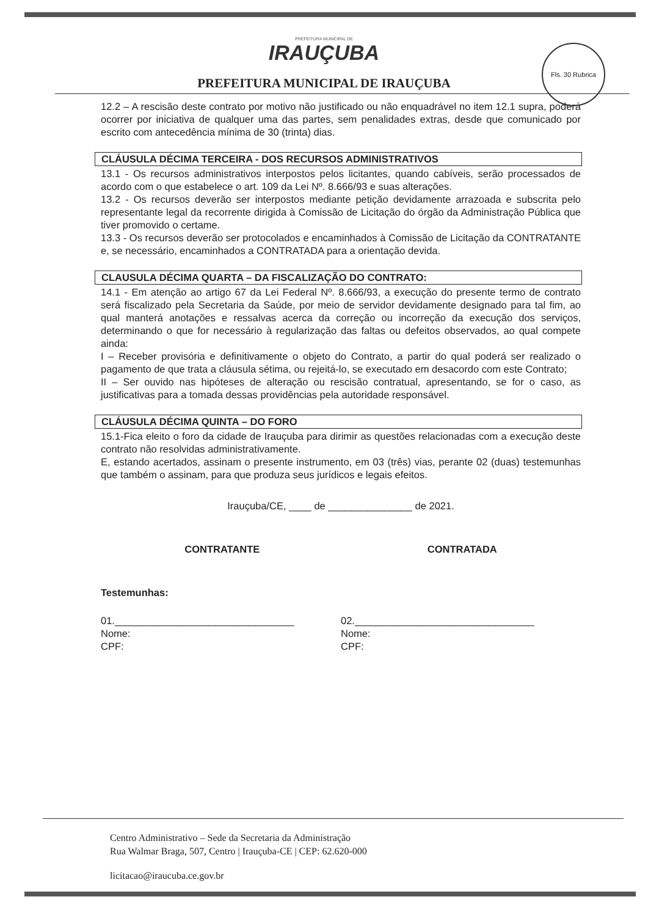Fls. 30 Rubrica
PREFEITURA MUNICIPAL DE
IRAUÇUBA
PREFEITURA MUNICIPAL DE IRAUÇUBA
12.2 – A rescisão deste contrato por motivo não justificado ou não enquadrável no item 12.1 supra, poderá ocorrer por iniciativa de qualquer uma das partes, sem penalidades extras, desde que comunicado por escrito com antecedência mínima de 30 (trinta) dias.
CLÁUSULA DÉCIMA TERCEIRA - DOS RECURSOS ADMINISTRATIVOS
13.1 - Os recursos administrativos interpostos pelos licitantes, quando cabíveis, serão processados de acordo com o que estabelece o art. 109 da Lei Nº. 8.666/93 e suas alterações.
13.2 - Os recursos deverão ser interpostos mediante petição devidamente arrazoada e subscrita pelo representante legal da recorrente dirigida à Comissão de Licitação do órgão da Administração Pública que tiver promovido o certame.
13.3 - Os recursos deverão ser protocolados e encaminhados à Comissão de Licitação da CONTRATANTE e, se necessário, encaminhados a CONTRATADA para a orientação devida.
CLAUSULA DÉCIMA QUARTA – DA FISCALIZAÇÃO DO CONTRATO:
14.1 - Em atenção ao artigo 67 da Lei Federal Nº. 8.666/93, a execução do presente termo de contrato será fiscalizado pela Secretaria da Saúde, por meio de servidor devidamente designado para tal fim, ao qual manterá anotações e ressalvas acerca da correção ou incorreção da execução dos serviços, determinando o que for necessário à regularização das faltas ou defeitos observados, ao qual compete ainda:
I – Receber provisória e definitivamente o objeto do Contrato, a partir do qual poderá ser realizado o pagamento de que trata a cláusula sétima, ou rejeitá-lo, se executado em desacordo com este Contrato;
II – Ser ouvido nas hipóteses de alteração ou rescisão contratual, apresentando, se for o caso, as justificativas para a tomada dessas providências pela autoridade responsável.
CLÁUSULA DÉCIMA QUINTA – DO FORO
15.1-Fica eleito o foro da cidade de Irauçuba para dirimir as questões relacionadas com a execução deste contrato não resolvidas administrativamente.
E, estando acertados, assinam o presente instrumento, em 03 (três) vias, perante 02 (duas) testemunhas que também o assinam, para que produza seus jurídicos e legais efeitos.
Irauçuba/CE, ____ de _______________ de 2021.
CONTRATANTE CONTRATADA
Testemunhas:
01.________________________________
Nome:
CPF:
02.________________________________
Nome:
CPF:
Centro Administrativo – Sede da Secretaria da Administração
Rua Walmar Braga, 507, Centro | Irauçuba-CE | CEP: 62.620-000
licitacao@iraucuba.ce.gov.br